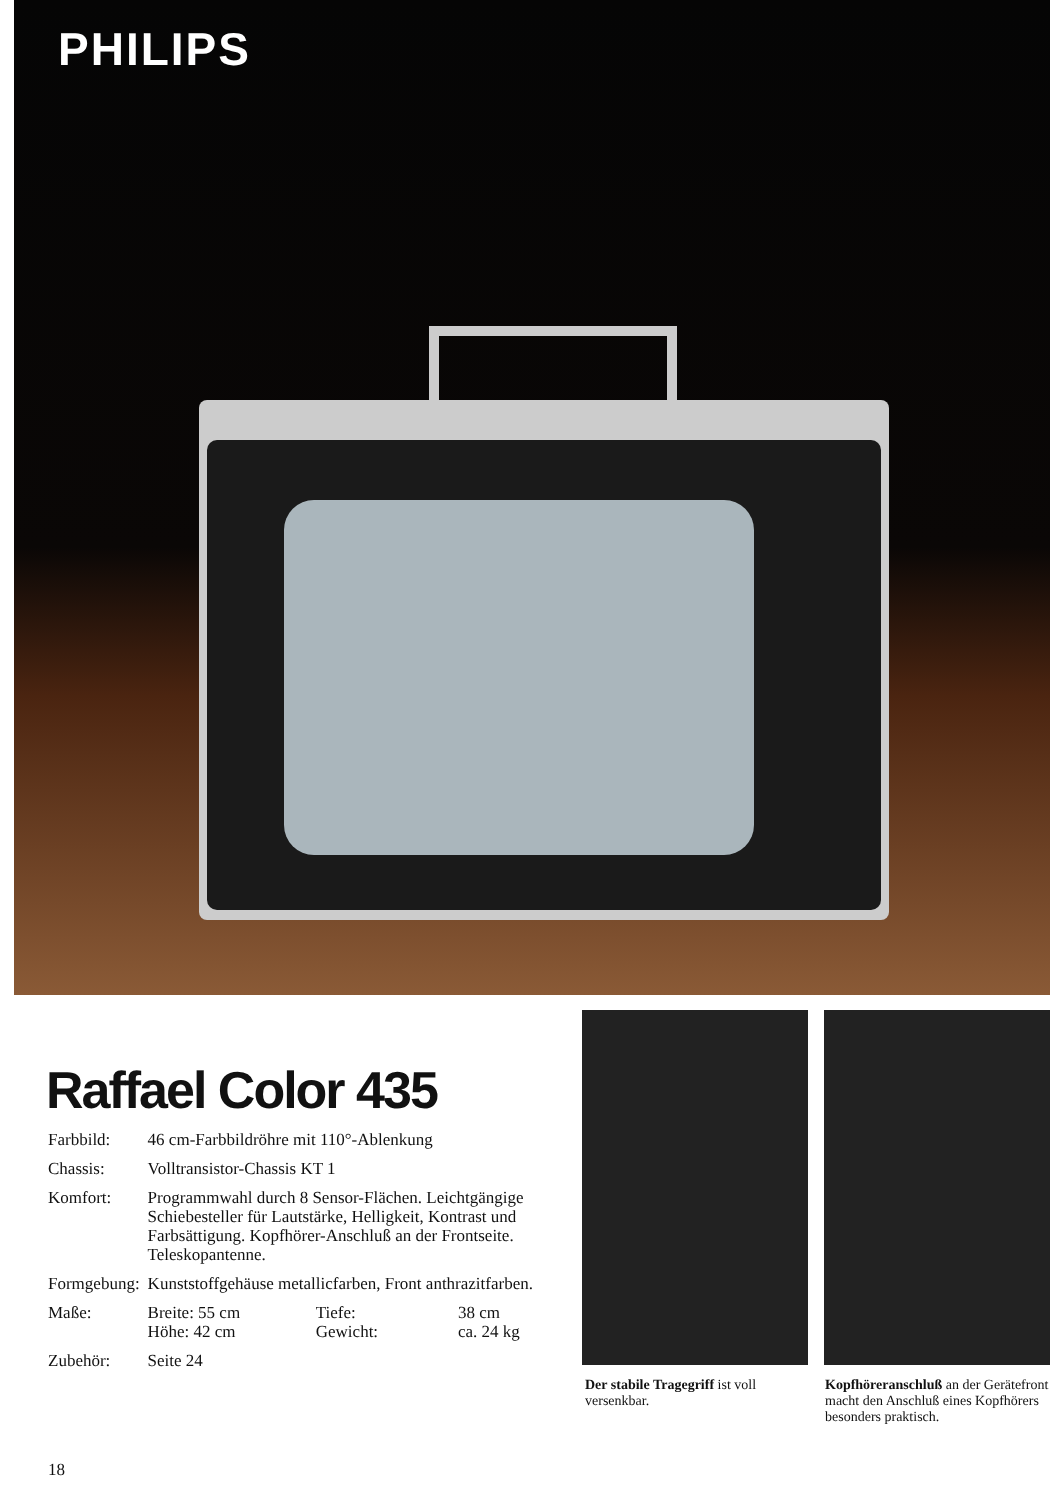PHILIPS
Raffael Color 435
| Farbbild: | 46 cm-Farbbildröhre mit 110°-Ablenkung | | |
| Chassis: | Volltransistor-Chassis KT 1 | | |
| Komfort: | Programmwahl durch 8 Sensor-Flächen. Leicht­gängige Schiebesteller für Lautstärke, Helligkeit, Kontrast und Farbsättigung. Kopfhörer-Anschluß an der Frontseite. Teleskopantenne. | | |
| Formgebung: | Kunststoffgehäuse metallicfarben, Front anthrazitfarben. | | |
| Maße: | Breite: 55 cm Höhe: 42 cm | Tiefe: Gewicht: | 38 cm ca. 24 kg |
| Zubehör: | Seite 24 | | |
Der stabile Tragegriff ist voll versenkbar.
Kopfhöreranschluß an der Gerätefront macht den Anschluß eines Kopfhörers besonders praktisch.
18